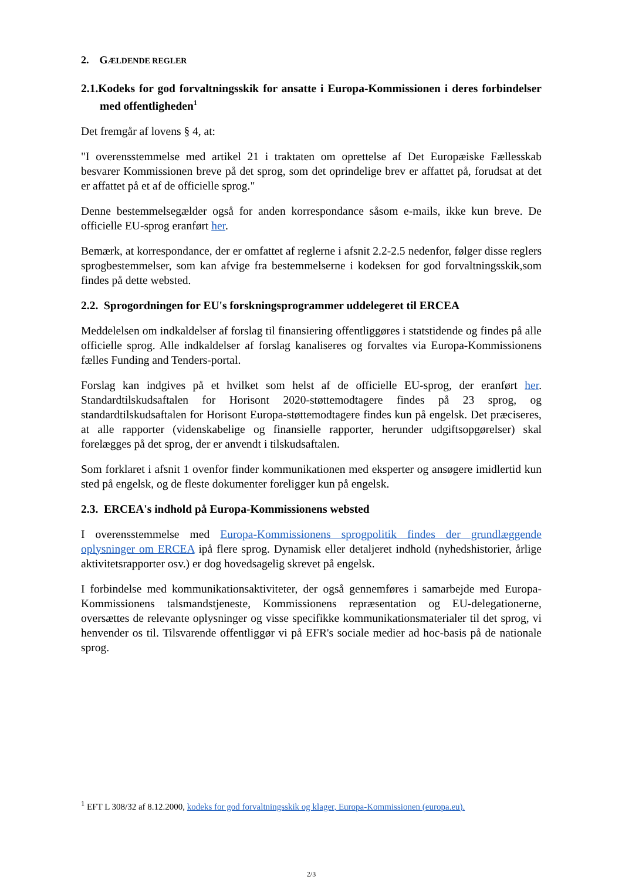2. GÆLDENDE REGLER
2.1.Kodeks for god forvaltningsskik for ansatte i Europa-Kommissionen i deres forbindelser med offentligheden<sup>1</sup>
Det fremgår af lovens § 4, at:
"I overensstemmelse med artikel 21 i traktaten om oprettelse af Det Europæiske Fællesskab besvarer Kommissionen breve på det sprog, som det oprindelige brev er affattet på, forudsat at det er affattet på et af de officielle sprog."
Denne bestemmelsegælder også for anden korrespondance såsom e-mails, ikke kun breve. De officielle EU-sprog eranført her.
Bemærk, at korrespondance, der er omfattet af reglerne i afsnit 2.2-2.5 nedenfor, følger disse reglers sprogbestemmelser, som kan afvige fra bestemmelserne i kodeksen for god forvaltningsskik,som findes på dette websted.
2.2. Sprogordningen for EU's forskningsprogrammer uddelegeret til ERCEA
Meddelelsen om indkaldelser af forslag til finansiering offentliggøres i statstidende og findes på alle officielle sprog. Alle indkaldelser af forslag kanaliseres og forvaltes via Europa-Kommissionens fælles Funding and Tenders-portal.
Forslag kan indgives på et hvilket som helst af de officielle EU-sprog, der eranført her. Standardtilskudsaftalen for Horisont 2020-støttemodtagere findes på 23 sprog, og standardtilskudsaftalen for Horisont Europa-støttemodtagere findes kun på engelsk. Det præciseres, at alle rapporter (videnskabelige og finansielle rapporter, herunder udgiftsopgørelser) skal forelægges på det sprog, der er anvendt i tilskudsaftalen.
Som forklaret i afsnit 1 ovenfor finder kommunikationen med eksperter og ansøgere imidlertid kun sted på engelsk, og de fleste dokumenter foreligger kun på engelsk.
2.3. ERCEA's indhold på Europa-Kommissionens websted
I overensstemmelse med Europa-Kommissionens sprogpolitik findes der grundlæggende oplysninger om ERCEA ipå flere sprog. Dynamisk eller detaljeret indhold (nyhedshistorier, årlige aktivitetsrapporter osv.) er dog hovedsagelig skrevet på engelsk.
I forbindelse med kommunikationsaktiviteter, der også gennemføres i samarbejde med Europa-Kommissionens talsmandstjeneste, Kommissionens repræsentation og EU-delegationerne, oversættes de relevante oplysninger og visse specifikke kommunikationsmaterialer til det sprog, vi henvender os til. Tilsvarende offentliggør vi på EFR's sociale medier ad hoc-basis på de nationale sprog.
<sup>1</sup> EFT L 308/32 af 8.12.2000, kodeks for god forvaltningsskik og klager, Europa-Kommissionen (europa.eu).
2/3